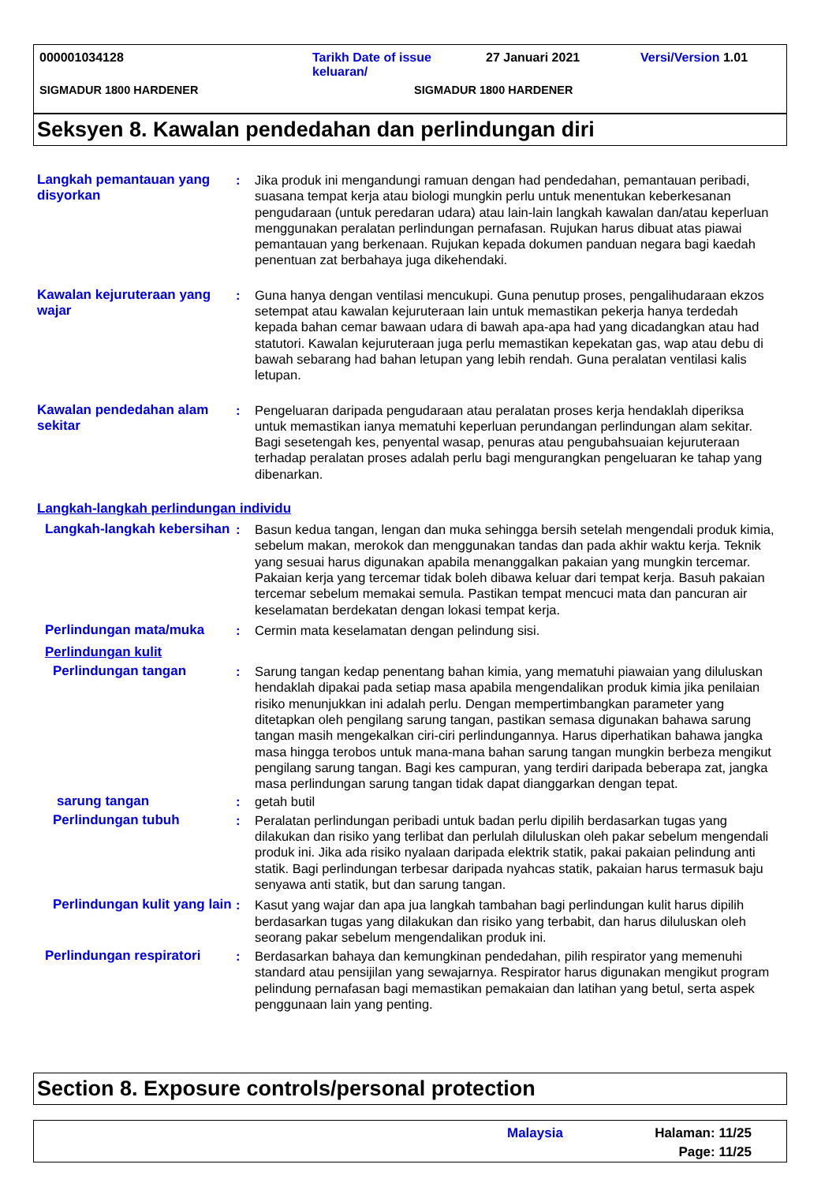000001034128 Tarikh Date of issue
keluaran/
27 Januari 2021 Versi/Version 1.01
SIGMADUR 1800 HARDENER SIGMADUR 1800 HARDENER
Seksyen 8. Kawalan pendedahan dan perlindungan diri
Langkah pemantauan yang disyorkan
: Jika produk ini mengandungi ramuan dengan had pendedahan, pemantauan peribadi, suasana tempat kerja atau biologi mungkin perlu untuk menentukan keberkesanan pengudaraan (untuk peredaran udara) atau lain-lain langkah kawalan dan/atau keperluan menggunakan peralatan perlindungan pernafasan. Rujukan harus dibuat atas piawai pemantauan yang berkenaan. Rujukan kepada dokumen panduan negara bagi kaedah penentuan zat berbahaya juga dikehendaki.
Kawalan kejuruteraan yang wajar
: Guna hanya dengan ventilasi mencukupi. Guna penutup proses, pengalihudaraan ekzos setempat atau kawalan kejuruteraan lain untuk memastikan pekerja hanya terdedah kepada bahan cemar bawaan udara di bawah apa-apa had yang dicadangkan atau had statutori. Kawalan kejuruteraan juga perlu memastikan kepekatan gas, wap atau debu di bawah sebarang had bahan letupan yang lebih rendah. Guna peralatan ventilasi kalis letupan.
Kawalan pendedahan alam sekitar
: Pengeluaran daripada pengudaraan atau peralatan proses kerja hendaklah diperiksa untuk memastikan ianya mematuhi keperluan perundangan perlindungan alam sekitar. Bagi sesetengah kes, penyental wasap, penuras atau pengubahsuaian kejuruteraan terhadap peralatan proses adalah perlu bagi mengurangkan pengeluaran ke tahap yang dibenarkan.
Langkah-langkah perlindungan individu
Langkah-langkah kebersihan
: Basun kedua tangan, lengan dan muka sehingga bersih setelah mengendali produk kimia, sebelum makan, merokok dan menggunakan tandas dan pada akhir waktu kerja. Teknik yang sesuai harus digunakan apabila menanggalkan pakaian yang mungkin tercemar. Pakaian kerja yang tercemar tidak boleh dibawa keluar dari tempat kerja. Basuh pakaian tercemar sebelum memakai semula. Pastikan tempat mencuci mata dan pancuran air keselamatan berdekatan dengan lokasi tempat kerja.
Perlindungan mata/muka : Cermin mata keselamatan dengan pelindung sisi.
Perlindungan kulit
Perlindungan tangan : Sarung tangan kedap penentang bahan kimia, yang mematuhi piawaian yang diluluskan hendaklah dipakai pada setiap masa apabila mengendalikan produk kimia jika penilaian risiko menunjukkan ini adalah perlu. Dengan mempertimbangkan parameter yang ditetapkan oleh pengilang sarung tangan, pastikan semasa digunakan bahawa sarung tangan masih mengekalkan ciri-ciri perlindungannya. Harus diperhatikan bahawa jangka masa hingga terobos untuk mana-mana bahan sarung tangan mungkin berbeza mengikut pengilang sarung tangan. Bagi kes campuran, yang terdiri daripada beberapa zat, jangka masa perlindungan sarung tangan tidak dapat dianggarkan dengan tepat.
sarung tangan : getah butil
Perlindungan tubuh : Peralatan perlindungan peribadi untuk badan perlu dipilih berdasarkan tugas yang dilakukan dan risiko yang terlibat dan perlulah diluluskan oleh pakar sebelum mengendali produk ini. Jika ada risiko nyalaan daripada elektrik statik, pakai pakaian pelindung anti statik. Bagi perlindungan terbesar daripada nyahcas statik, pakaian harus termasuk baju senyawa anti statik, but dan sarung tangan.
Perlindungan kulit yang lain
: Kasut yang wajar dan apa jua langkah tambahan bagi perlindungan kulit harus dipilih berdasarkan tugas yang dilakukan dan risiko yang terbabit, dan harus diluluskan oleh seorang pakar sebelum mengendalikan produk ini.
Perlindungan respiratori
: Berdasarkan bahaya dan kemungkinan pendedahan, pilih respirator yang memenuhi standard atau pensijilan yang sewajarnya. Respirator harus digunakan mengikut program pelindung pernafasan bagi memastikan pemakaian dan latihan yang betul, serta aspek penggunaan lain yang penting.
Section 8. Exposure controls/personal protection
Malaysia
Halaman: 11/25
Page: 11/25